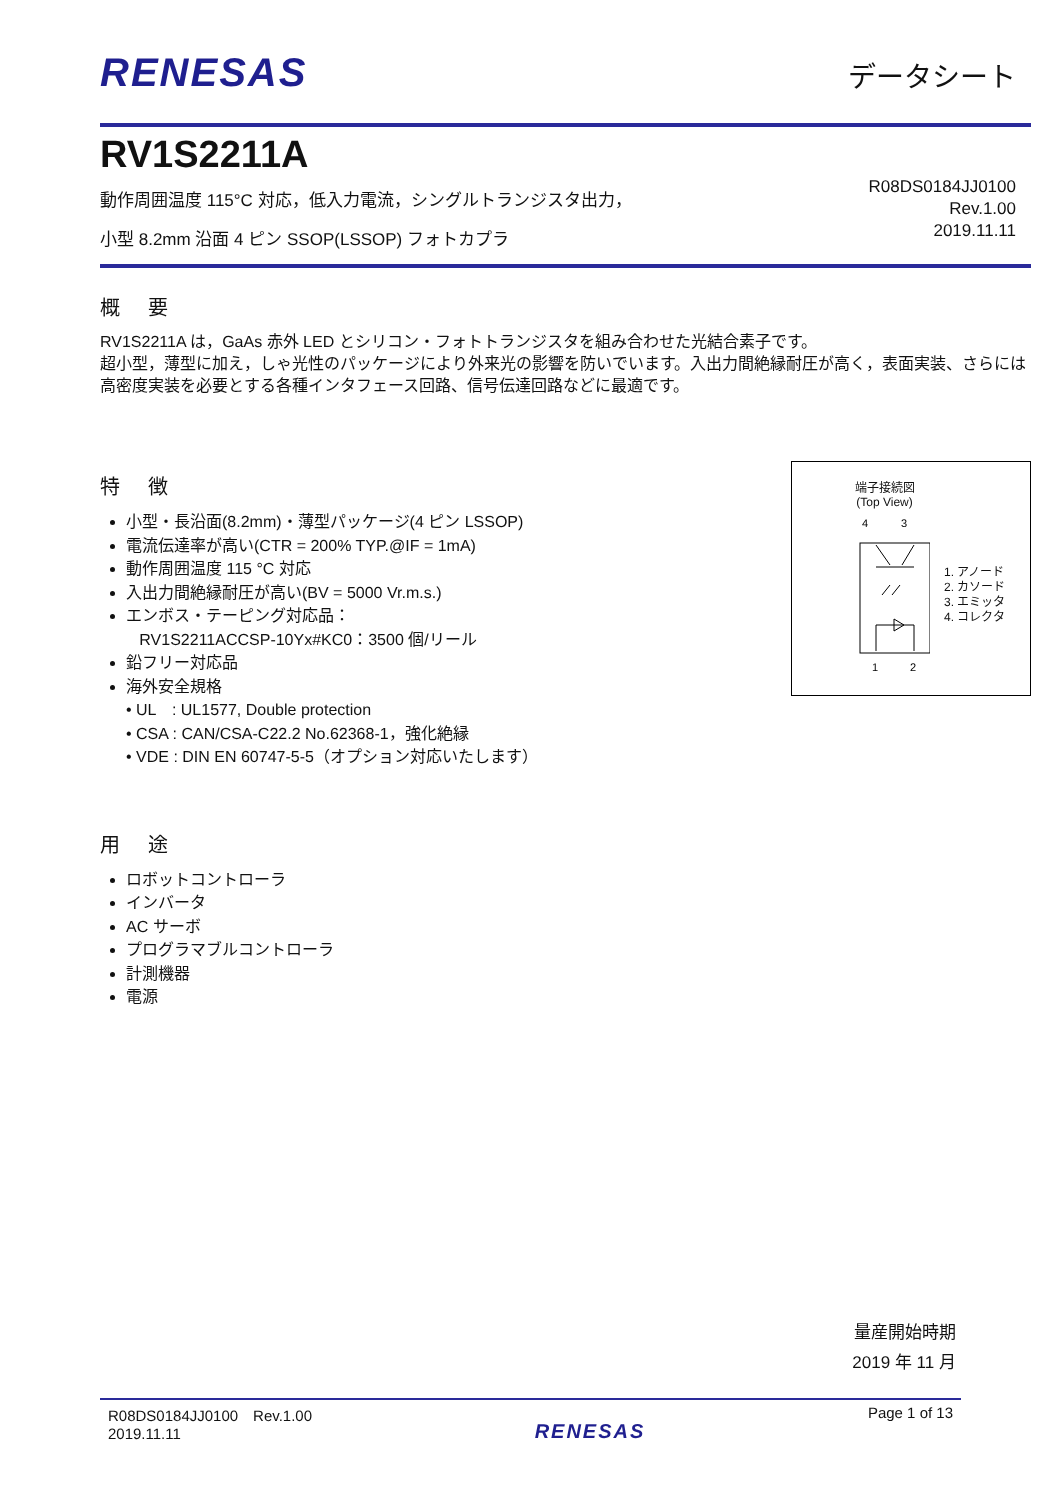RENESAS
データシート
RV1S2211A
動作周囲温度 115°C 対応，低入力電流，シングルトランジスタ出力，
小型 8.2mm 沿面 4 ピン SSOP(LSSOP) フォトカプラ
R08DS0184JJ0100
Rev.1.00
2019.11.11
概要
RV1S2211A は，GaAs 赤外 LED とシリコン・フォトトランジスタを組み合わせた光結合素子です。
超小型，薄型に加え，しゃ光性のパッケージにより外来光の影響を防いでいます。入出力間絶縁耐圧が高く，表面実装、さらには高密度実装を必要とする各種インタフェース回路、信号伝達回路などに最適です。
特徴
小型・長沿面(8.2mm)・薄型パッケージ(4 ピン LSSOP)
電流伝達率が高い(CTR = 200% TYP.@IF = 1mA)
動作周囲温度 115 °C 対応
入出力間絶縁耐圧が高い(BV = 5000 Vr.m.s.)
エンボス・テーピング対応品：
RV1S2211ACCSP-10Yx#KC0：3500 個/リール
鉛フリー対応品
海外安全規格
• UL　: UL1577, Double protection
• CSA : CAN/CSA-C22.2 No.62368-1，強化絶縁
• VDE : DIN EN 60747-5-5（オプション対応いたします）
端子接続図
(Top View)
4
3
1
2
1. アノード
2. カソード
3. エミッタ
4. コレクタ
用途
ロボットコントローラ
インバータ
AC サーボ
プログラマブルコントローラ
計測機器
電源
量産開始時期
2019 年 11 月
R08DS0184JJ0100　Rev.1.00
2019.11.11
RENESAS
Page 1 of 13